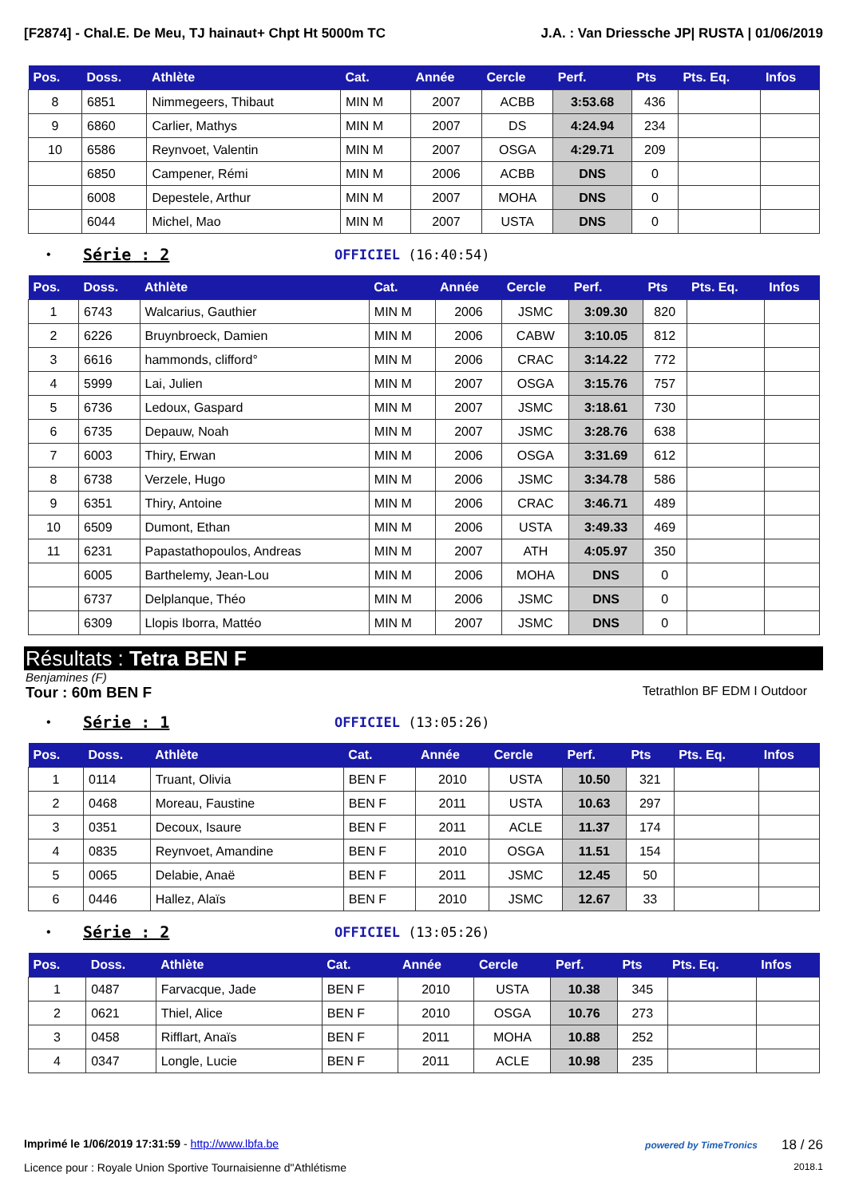[F2874] - Chal.E. De Meu, TJ hainaut+ Chpt Ht 5000m TC J.A. : Van Driessche JP| RUSTA | 01/06/2019
| Pos. | Doss. | Athlète | Cat. | Année | Cercle | Perf. | Pts | Pts. Eq. | Infos |
| --- | --- | --- | --- | --- | --- | --- | --- | --- | --- |
| 8 | 6851 | Nimmegeers, Thibaut | MIN M | 2007 | ACBB | 3:53.68 | 436 | | |
| 9 | 6860 | Carlier, Mathys | MIN M | 2007 | DS | 4:24.94 | 234 | | |
| 10 | 6586 | Reynvoet, Valentin | MIN M | 2007 | OSGA | 4:29.71 | 209 | | |
| | 6850 | Campener, Rémi | MIN M | 2006 | ACBB | DNS | 0 | | |
| | 6008 | Depestele, Arthur | MIN M | 2007 | MOHA | DNS | 0 | | |
| | 6044 | Michel, Mao | MIN M | 2007 | USTA | DNS | 0 | | |
• Série : 2 OFFICIEL (16:40:54)
| Pos. | Doss. | Athlète | Cat. | Année | Cercle | Perf. | Pts | Pts. Eq. | Infos |
| --- | --- | --- | --- | --- | --- | --- | --- | --- | --- |
| 1 | 6743 | Walcarius, Gauthier | MIN M | 2006 | JSMC | 3:09.30 | 820 | | |
| 2 | 6226 | Bruynbroeck, Damien | MIN M | 2006 | CABW | 3:10.05 | 812 | | |
| 3 | 6616 | hammonds, clifford° | MIN M | 2006 | CRAC | 3:14.22 | 772 | | |
| 4 | 5999 | Lai, Julien | MIN M | 2007 | OSGA | 3:15.76 | 757 | | |
| 5 | 6736 | Ledoux, Gaspard | MIN M | 2007 | JSMC | 3:18.61 | 730 | | |
| 6 | 6735 | Depauw, Noah | MIN M | 2007 | JSMC | 3:28.76 | 638 | | |
| 7 | 6003 | Thiry, Erwan | MIN M | 2006 | OSGA | 3:31.69 | 612 | | |
| 8 | 6738 | Verzele, Hugo | MIN M | 2006 | JSMC | 3:34.78 | 586 | | |
| 9 | 6351 | Thiry, Antoine | MIN M | 2006 | CRAC | 3:46.71 | 489 | | |
| 10 | 6509 | Dumont, Ethan | MIN M | 2006 | USTA | 3:49.33 | 469 | | |
| 11 | 6231 | Papastathopoulos, Andreas | MIN M | 2007 | ATH | 4:05.97 | 350 | | |
| | 6005 | Barthelemy, Jean-Lou | MIN M | 2006 | MOHA | DNS | 0 | | |
| | 6737 | Delplanque, Théo | MIN M | 2006 | JSMC | DNS | 0 | | |
| | 6309 | Llopis Iborra, Mattéo | MIN M | 2007 | JSMC | DNS | 0 | | |
Résultats : Tetra BEN F
Benjamines (F)
Tour : 60m BEN F Tetrathlon BF EDM I Outdoor
• Série : 1 OFFICIEL (13:05:26)
| Pos. | Doss. | Athlète | Cat. | Année | Cercle | Perf. | Pts | Pts. Eq. | Infos |
| --- | --- | --- | --- | --- | --- | --- | --- | --- | --- |
| 1 | 0114 | Truant, Olivia | BEN F | 2010 | USTA | 10.50 | 321 | | |
| 2 | 0468 | Moreau, Faustine | BEN F | 2011 | USTA | 10.63 | 297 | | |
| 3 | 0351 | Decoux, Isaure | BEN F | 2011 | ACLE | 11.37 | 174 | | |
| 4 | 0835 | Reynvoet, Amandine | BEN F | 2010 | OSGA | 11.51 | 154 | | |
| 5 | 0065 | Delabie, Anaë | BEN F | 2011 | JSMC | 12.45 | 50 | | |
| 6 | 0446 | Hallez, Alaïs | BEN F | 2010 | JSMC | 12.67 | 33 | | |
• Série : 2 OFFICIEL (13:05:26)
| Pos. | Doss. | Athlète | Cat. | Année | Cercle | Perf. | Pts | Pts. Eq. | Infos |
| --- | --- | --- | --- | --- | --- | --- | --- | --- | --- |
| 1 | 0487 | Farvacque, Jade | BEN F | 2010 | USTA | 10.38 | 345 | | |
| 2 | 0621 | Thiel, Alice | BEN F | 2010 | OSGA | 10.76 | 273 | | |
| 3 | 0458 | Rifflart, Anaïs | BEN F | 2011 | MOHA | 10.88 | 252 | | |
| 4 | 0347 | Longle, Lucie | BEN F | 2011 | ACLE | 10.98 | 235 | | |
Imprimé le 1/06/2019 17:31:59 - http://www.lbfa.be powered by TimeTronics 18 / 26
Licence pour : Royale Union Sportive Tournaisienne d"Athlétisme 2018.1